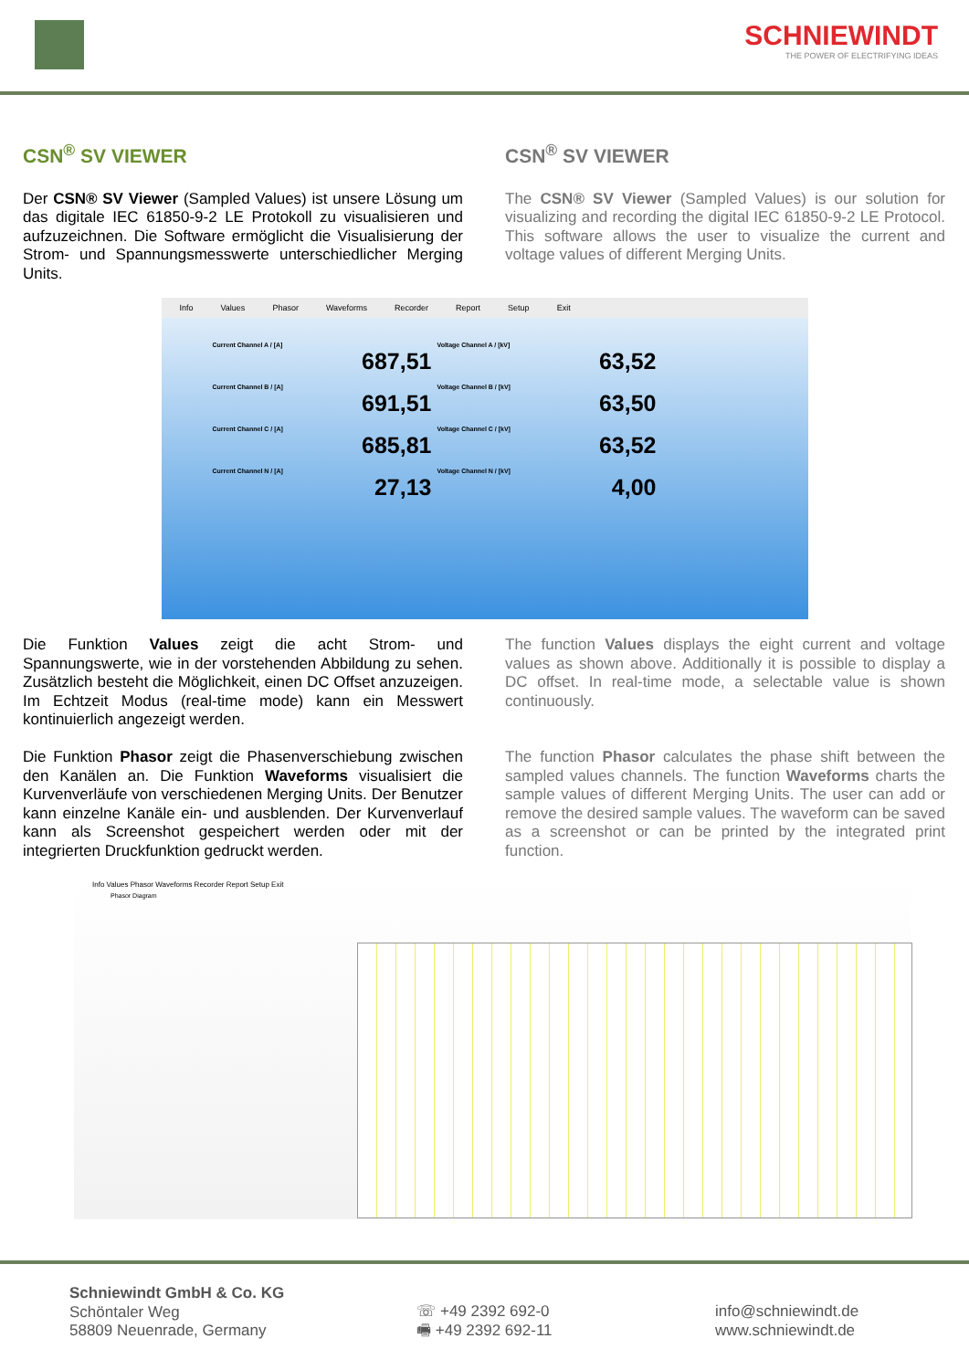SCHNIEWINDT
THE POWER OF ELECTRIFYING IDEAS
CSN<sup>®</sup> SV VIEWER
Der CSN® SV Viewer (Sampled Values) ist unsere Lösung um das digitale IEC 61850-9-2 LE Protokoll zu visualisieren und aufzuzeichnen. Die Software ermöglicht die Visualisierung der Strom- und Spannungsmesswerte unterschiedlicher Merging Units.
CSN<sup>®</sup> SV VIEWER
The CSN® SV Viewer (Sampled Values) is our solution for visualizing and recording the digital IEC 61850-9-2 LE Protocol. This software allows the user to visualize the current and voltage values of different Merging Units.
Info Values Phasor Waveforms Recorder Report Setup Exit
Current Channel A / [A]
687,51
Voltage Channel A / [kV]
63,52
Current Channel B / [A]
691,51
Voltage Channel B / [kV]
63,50
Current Channel C / [A]
685,81
Voltage Channel C / [kV]
63,52
Current Channel N / [A]
27,13
Voltage Channel N / [kV]
4,00
Die Funktion Values zeigt die acht Strom- und Spannungswerte, wie in der vorstehenden Abbildung zu sehen. Zusätzlich besteht die Möglichkeit, einen DC Offset anzuzeigen. Im Echtzeit Modus (real-time mode) kann ein Messwert kontinuierlich angezeigt werden.
Die Funktion Phasor zeigt die Phasenverschiebung zwischen den Kanälen an. Die Funktion Waveforms visualisiert die Kurvenverläufe von verschiedenen Merging Units. Der Benutzer kann einzelne Kanäle ein- und ausblenden. Der Kurvenverlauf kann als Screenshot gespeichert werden oder mit der integrierten Druckfunktion gedruckt werden.
The function Values displays the eight current and voltage values as shown above. Additionally it is possible to display a DC offset. In real-time mode, a selectable value is shown continuously.
The function Phasor calculates the phase shift between the sampled values channels. The function Waveforms charts the sample values of different Merging Units. The user can add or remove the desired sample values. The waveform can be saved as a screenshot or can be printed by the integrated print function.
Info Values Phasor Waveforms Recorder Report Setup Exit
Phasor Diagram
Schniewindt GmbH & Co. KG
Schöntaler Weg
58809 Neuenrade, Germany
☏ +49 2392 692-0
🖷 +49 2392 692-11
info@schniewindt.de
www.schniewindt.de